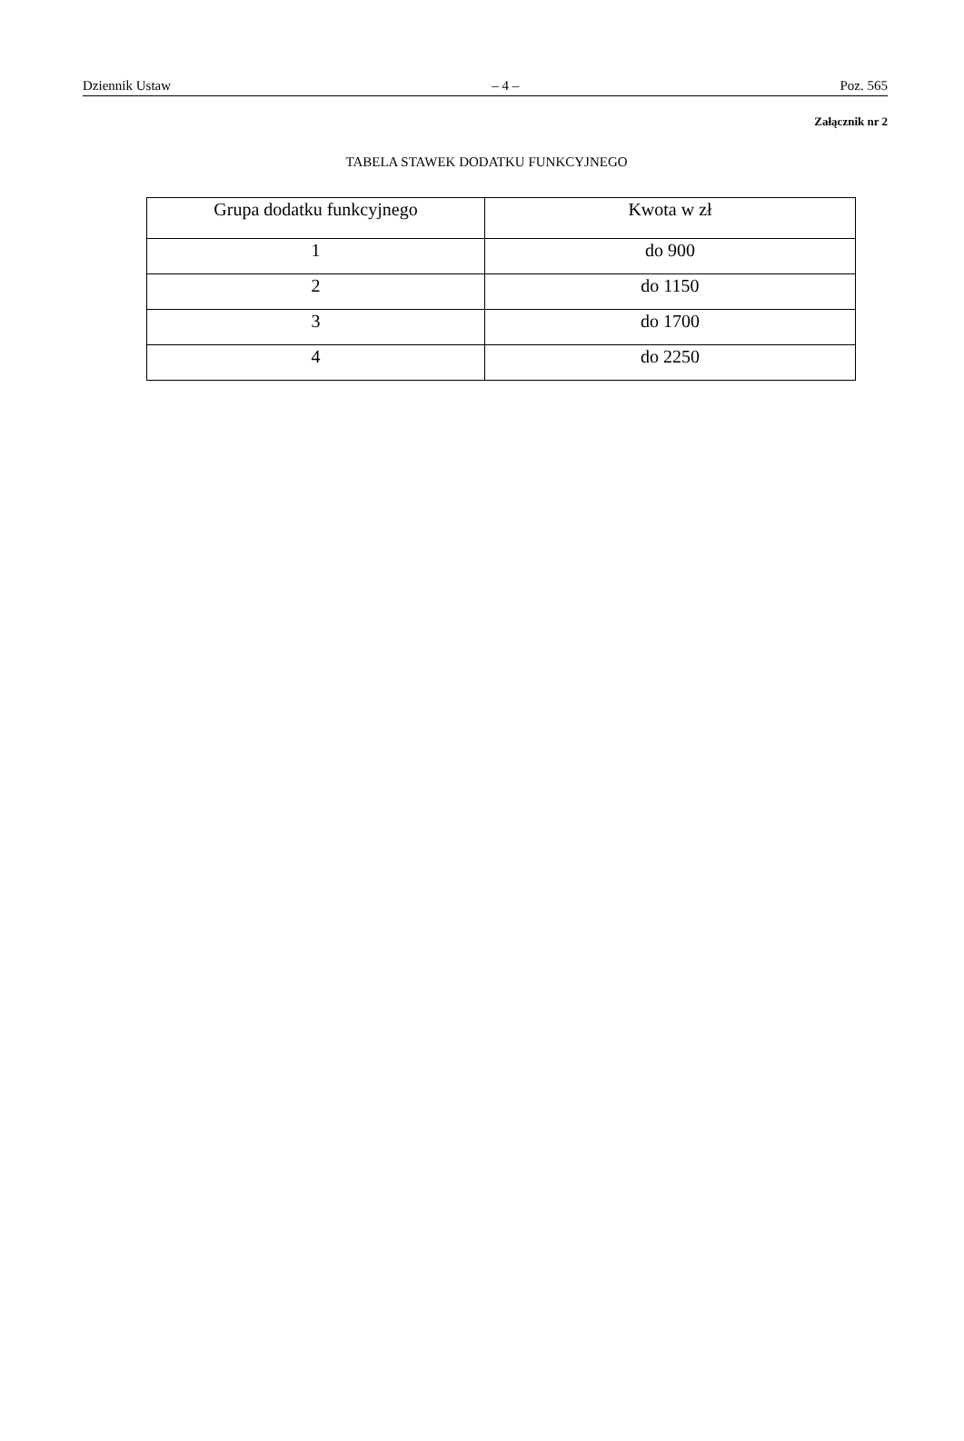Dziennik Ustaw – 4 – Poz. 565
Załącznik nr 2
TABELA STAWEK DODATKU FUNKCYJNEGO
| Grupa dodatku funkcyjnego | Kwota w zł |
| --- | --- |
| 1 | do 900 |
| 2 | do 1150 |
| 3 | do 1700 |
| 4 | do 2250 |